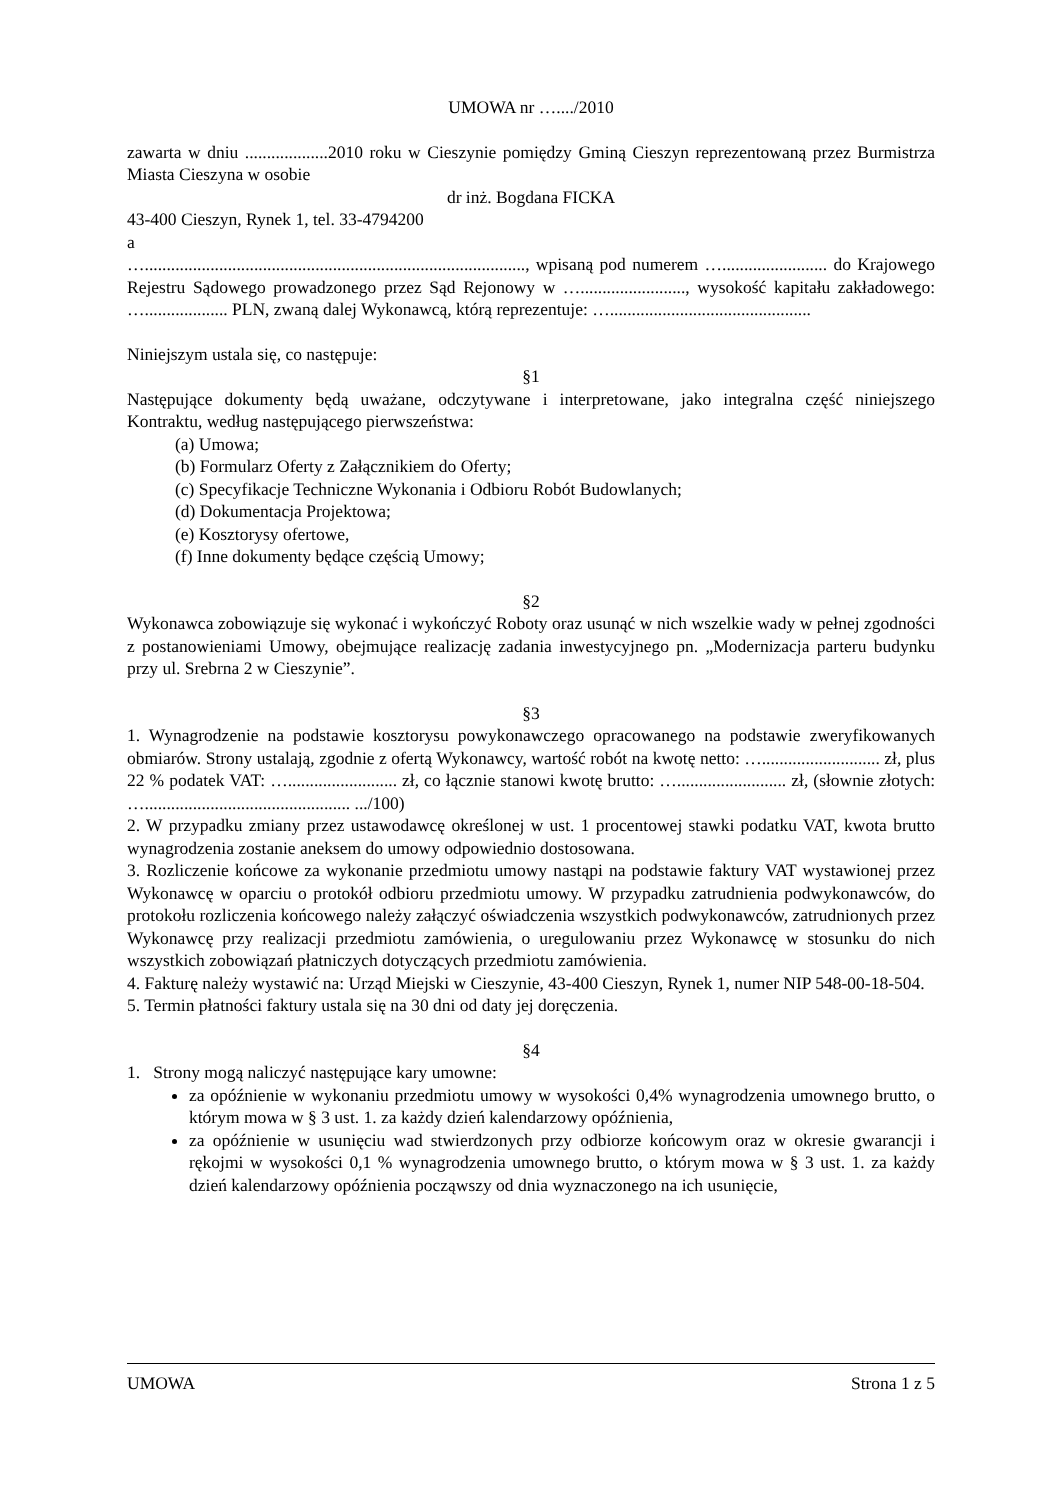UMOWA nr …..../2010
zawarta w dniu ...................2010 roku w Cieszynie pomiędzy Gminą Cieszyn reprezentowaną przez Burmistrza Miasta Cieszyna w osobie
dr inż. Bogdana FICKA
43-400 Cieszyn, Rynek 1, tel. 33-4794200
a
…......................................................................................., wpisaną pod numerem …........................ do Krajowego Rejestru Sądowego prowadzonego przez Sąd Rejonowy w …........................, wysokość kapitału zakładowego: …................... PLN, zwaną dalej Wykonawcą, którą reprezentuje: …..............................................
Niniejszym ustala się, co następuje:
§1
Następujące dokumenty będą uważane, odczytywane i interpretowane, jako integralna część niniejszego Kontraktu, według następującego pierwszeństwa:
(a) Umowa;
(b) Formularz Oferty z Załącznikiem do Oferty;
(c) Specyfikacje Techniczne Wykonania i Odbioru Robót Budowlanych;
(d) Dokumentacja Projektowa;
(e) Kosztorysy ofertowe,
(f) Inne dokumenty będące częścią Umowy;
§2
Wykonawca zobowiązuje się wykonać i wykończyć Roboty oraz usunąć w nich wszelkie wady w pełnej zgodności z postanowieniami Umowy, obejmujące realizację zadania inwestycyjnego pn. „Modernizacja parteru budynku przy ul. Srebrna 2 w Cieszynie”.
§3
1. Wynagrodzenie na podstawie kosztorysu powykonawczego opracowanego na podstawie zweryfikowanych obmiarów. Strony ustalają, zgodnie z ofertą Wykonawcy, wartość robót na kwotę netto: …........................... zł, plus 22 % podatek VAT: …......................... zł, co łącznie stanowi kwotę brutto: …......................... zł, (słownie złotych: …............................................... .../100)
2. W przypadku zmiany przez ustawodawcę określonej w ust. 1 procentowej stawki podatku VAT, kwota brutto wynagrodzenia zostanie aneksem do umowy odpowiednio dostosowana.
3. Rozliczenie końcowe za wykonanie przedmiotu umowy nastąpi na podstawie faktury VAT wystawionej przez Wykonawcę w oparciu o protokół odbioru przedmiotu umowy. W przypadku zatrudnienia podwykonawców, do protokołu rozliczenia końcowego należy załączyć oświadczenia wszystkich podwykonawców, zatrudnionych przez Wykonawcę przy realizacji przedmiotu zamówienia, o uregulowaniu przez Wykonawcę w stosunku do nich wszystkich zobowiązań płatniczych dotyczących przedmiotu zamówienia.
4. Fakturę należy wystawić na: Urząd Miejski w Cieszynie, 43-400 Cieszyn, Rynek 1, numer NIP 548-00-18-504.
5. Termin płatności faktury ustala się na 30 dni od daty jej doręczenia.
§4
1. Strony mogą naliczyć następujące kary umowne:
za opóźnienie w wykonaniu przedmiotu umowy w wysokości 0,4% wynagrodzenia umownego brutto, o którym mowa w § 3 ust. 1. za każdy dzień kalendarzowy opóźnienia,
za opóźnienie w usunięciu wad stwierdzonych przy odbiorze końcowym oraz w okresie gwarancji i rękojmi w wysokości 0,1 % wynagrodzenia umownego brutto, o którym mowa w § 3 ust. 1. za każdy dzień kalendarzowy opóźnienia począwszy od dnia wyznaczonego na ich usunięcie,
UMOWA Strona 1 z 5